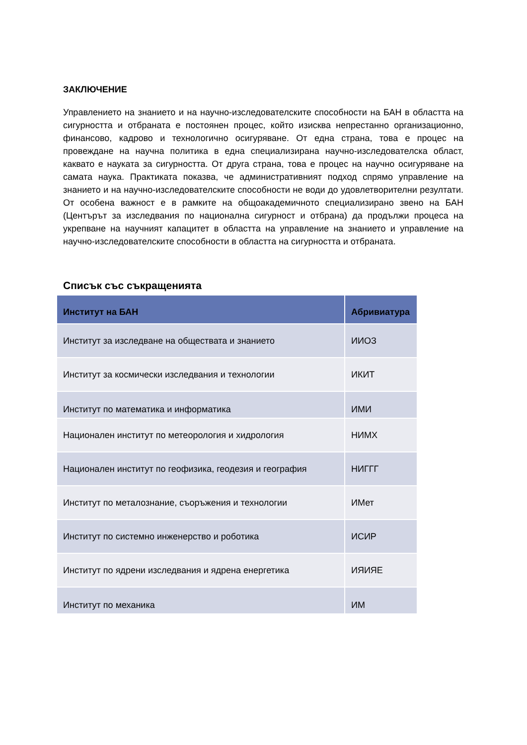ЗАКЛЮЧЕНИЕ
Управлението на знанието и на научно-изследователските способности на БАН в областта на сигурността и отбраната е постоянен процес, който изисква непрестанно организационно, финансово, кадрово и технологично осигуряване. От една страна, това е процес на провеждане на научна политика в една специализирана научно-изследователска област, каквато е науката за сигурността. От друга страна, това е процес на научно осигуряване на самата наука. Практиката показва, че административният подход спрямо управление на знанието и на научно-изследователските способности не води до удовлетворителни резултати. От особена важност е в рамките на общоакадемичното специализирано звено на БАН (Центърът за изследвания по национална сигурност и отбрана) да продължи процеса на укрепване на научният капацитет в областта на управление на знанието и управление на научно-изследователските способности в областта на сигурността и отбраната.
Списък със съкращенията
| Институт на БАН | Абривиатура |
| --- | --- |
| Институт за изследване на обществата и знанието | ИИОЗ |
| Институт за космически изследвания и технологии | ИКИТ |
| Институт по математика и информатика | ИМИ |
| Национален институт по метеорология и хидрология | НИМХ |
| Национален институт по геофизика, геодезия и география | НИГГГ |
| Институт по металознание, съоръжения и технологии | ИМет |
| Институт по системно инженерство и роботика | ИСИР |
| Институт по ядрени изследвания и ядрена енергетика | ИЯИЯЕ |
| Институт по механика | ИМ |